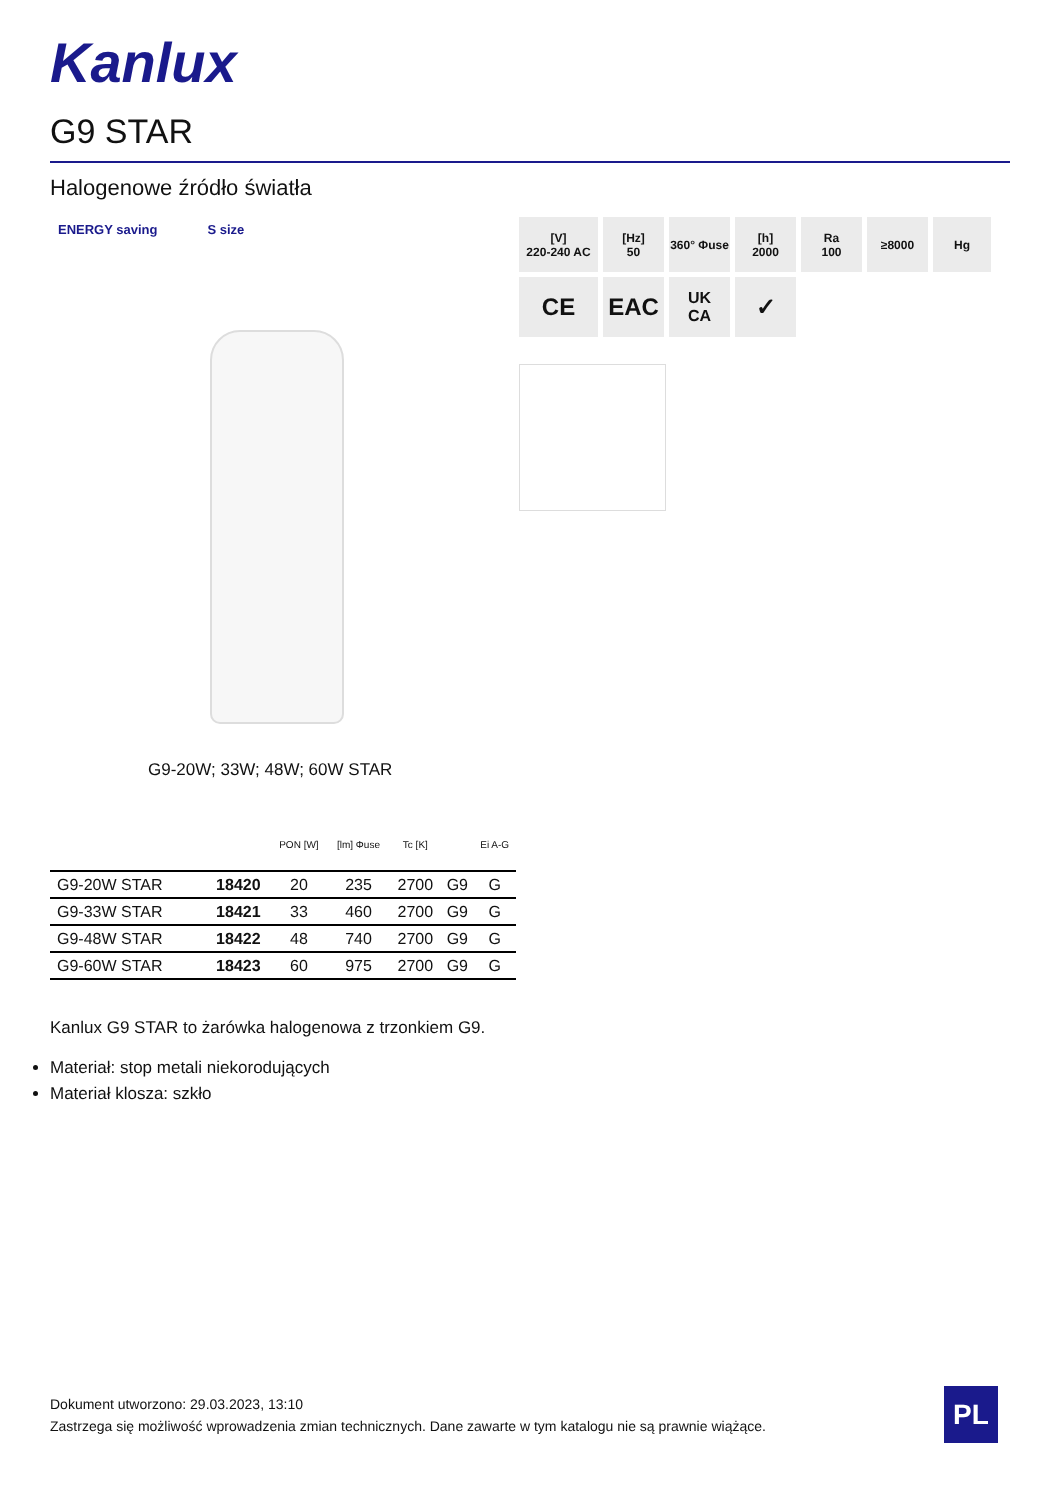Kanlux
G9 STAR
Halogenowe źródło światła
ENERGY saving S size
[V]
220-240 AC
[Hz]
50
360° Φuse
[h]
2000
Ra
100
≥8000
Hg
CE
EAC
UK
CA
✓
G9-20W; 33W; 48W; 60W STAR
| | | PON [W] | [lm] Φuse | Tc [K] | | Ei A-G |
| --- | --- | --- | --- | --- | --- | --- |
| G9-20W STAR | 18420 | 20 | 235 | 2700 | G9 | G |
| G9-33W STAR | 18421 | 33 | 460 | 2700 | G9 | G |
| G9-48W STAR | 18422 | 48 | 740 | 2700 | G9 | G |
| G9-60W STAR | 18423 | 60 | 975 | 2700 | G9 | G |
Kanlux G9 STAR to żarówka halogenowa z trzonkiem G9.
Materiał: stop metali niekorodujących
Materiał klosza: szkło
Dokument utworzono: 29.03.2023, 13:10
Zastrzega się możliwość wprowadzenia zmian technicznych. Dane zawarte w tym katalogu nie są prawnie wiążące.
PL